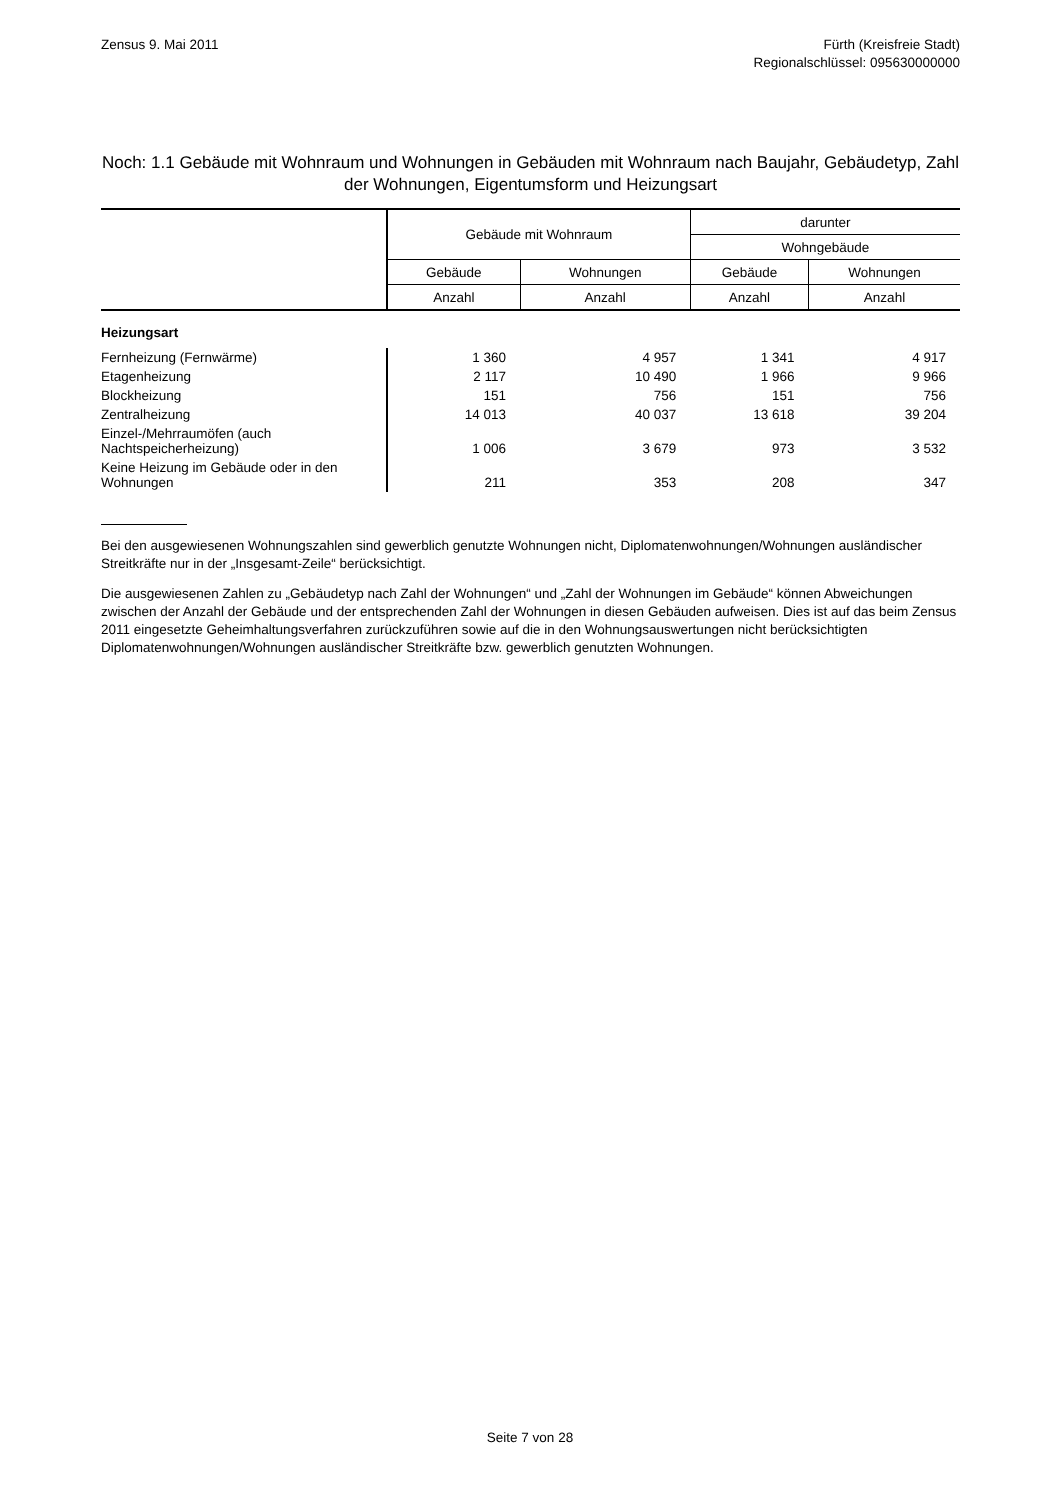Zensus 9. Mai 2011 Fürth (Kreisfreie Stadt)
Regionalschlüssel: 095630000000
Noch: 1.1 Gebäude mit Wohnraum und Wohnungen in Gebäuden mit Wohnraum nach Baujahr, Gebäudetyp, Zahl der Wohnungen, Eigentumsform und Heizungsart
| | Gebäude mit Wohnraum | | darunter | |
| --- | --- | --- | --- | --- |
| | | | Wohngebäude | |
| | Gebäude | Wohnungen | Gebäude | Wohnungen |
| | Anzahl | Anzahl | Anzahl | Anzahl |
| Heizungsart | | | | |
| Fernheizung (Fernwärme) | 1 360 | 4 957 | 1 341 | 4 917 |
| Etagenheizung | 2 117 | 10 490 | 1 966 | 9 966 |
| Blockheizung | 151 | 756 | 151 | 756 |
| Zentralheizung | 14 013 | 40 037 | 13 618 | 39 204 |
| Einzel-/Mehrraumöfen (auch Nachtspeicherheizung) | 1 006 | 3 679 | 973 | 3 532 |
| Keine Heizung im Gebäude oder in den Wohnungen | 211 | 353 | 208 | 347 |
Bei den ausgewiesenen Wohnungszahlen sind gewerblich genutzte Wohnungen nicht, Diplomatenwohnungen/Wohnungen ausländischer Streitkräfte nur in der „Insgesamt-Zeile“ berücksichtigt.
Die ausgewiesenen Zahlen zu „Gebäudetyp nach Zahl der Wohnungen“ und „Zahl der Wohnungen im Gebäude“ können Abweichungen zwischen der Anzahl der Gebäude und der entsprechenden Zahl der Wohnungen in diesen Gebäuden aufweisen. Dies ist auf das beim Zensus 2011 eingesetzte Geheimhaltungsverfahren zurückzuführen sowie auf die in den Wohnungsauswertungen nicht berücksichtigten Diplomatenwohnungen/Wohnungen ausländischer Streitkräfte bzw. gewerblich genutzten Wohnungen.
Seite 7 von 28